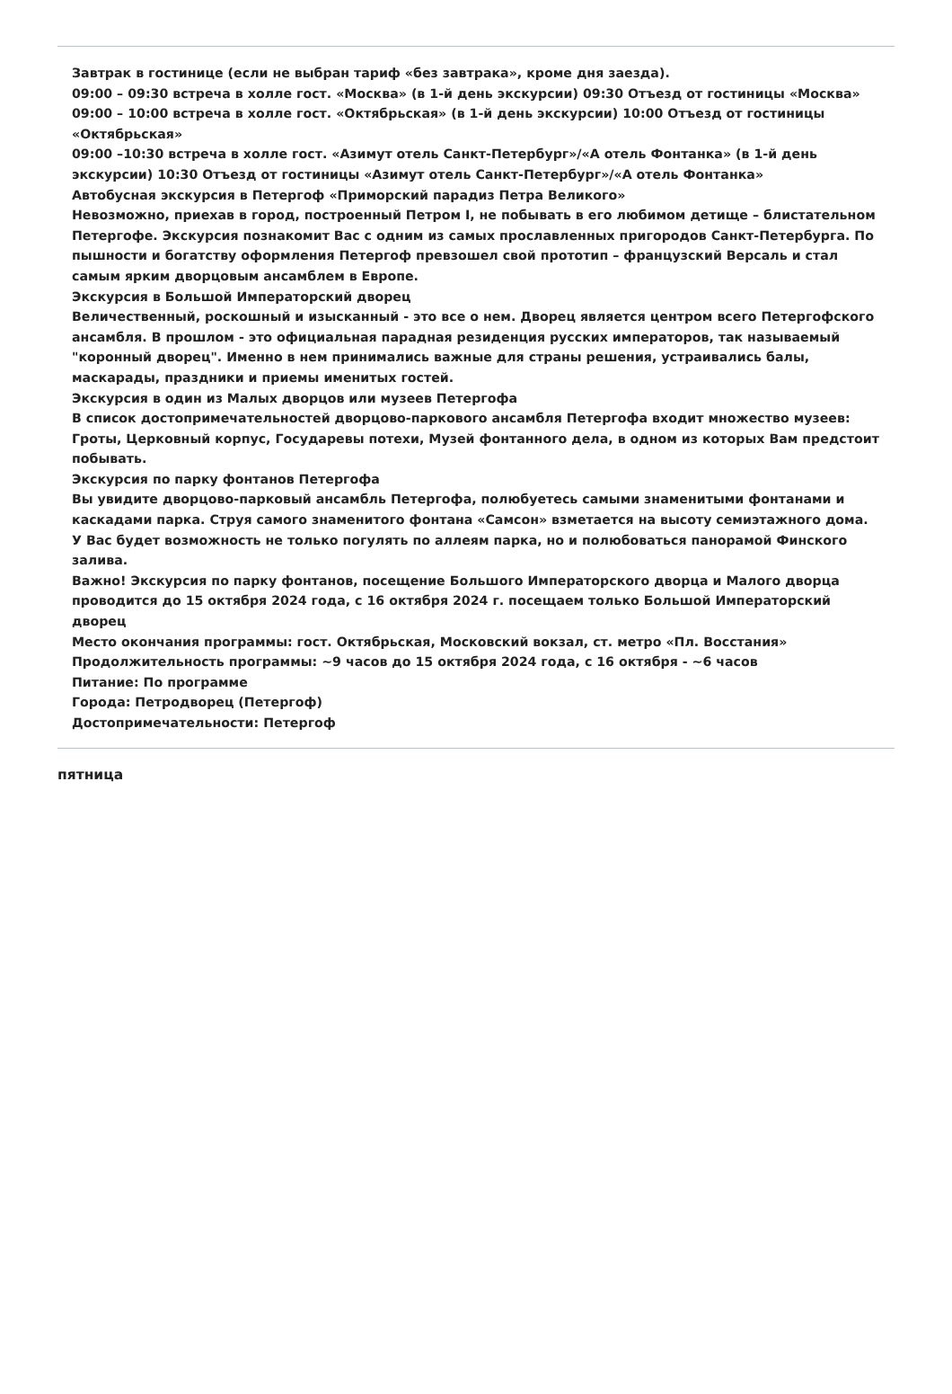Завтрак в гостинице (если не выбран тариф «без завтрака», кроме дня заезда).
09:00 – 09:30 встреча в холле гост. «Москва» (в 1-й день экскурсии) 09:30 Отъезд от гостиницы «Москва»
09:00 – 10:00 встреча в холле гост. «Октябрьская» (в 1-й день экскурсии) 10:00 Отъезд от гостиницы «Октябрьская»
09:00 –10:30 встреча в холле гост. «Азимут отель Санкт-Петербург»/«А отель Фонтанка» (в 1-й день экскурсии) 10:30 Отъезд от гостиницы «Азимут отель Санкт-Петербург»/«А отель Фонтанка»
Автобусная экскурсия в Петергоф «Приморский парадиз Петра Великого»
Невозможно, приехав в город, построенный Петром I, не побывать в его любимом детище – блистательном Петергофе. Экскурсия познакомит Вас с одним из самых прославленных пригородов Санкт-Петербурга. По пышности и богатству оформления Петергоф превзошел свой прототип – французский Версаль и стал самым ярким дворцовым ансамблем в Европе.
Экскурсия в Большой Императорский дворец
Величественный, роскошный и изысканный - это все о нем. Дворец является центром всего Петергофского ансамбля. В прошлом - это официальная парадная резиденция русских императоров, так называемый "коронный дворец". Именно в нем принимались важные для страны решения, устраивались балы, маскарады, праздники и приемы именитых гостей.
Экскурсия в один из Малых дворцов или музеев Петергофа
В список достопримечательностей дворцово-паркового ансамбля Петергофа входит множество музеев: Гроты, Церковный корпус, Государевы потехи, Музей фонтанного дела, в одном из которых Вам предстоит побывать.
Экскурсия по парку фонтанов Петергофа
Вы увидите дворцово-парковый ансамбль Петергофа, полюбуетесь самыми знаменитыми фонтанами и каскадами парка. Струя самого знаменитого фонтана «Самсон» взметается на высоту семиэтажного дома. У Вас будет возможность не только погулять по аллеям парка, но и полюбоваться панорамой Финского залива.
Важно! Экскурсия по парку фонтанов, посещение Большого Императорского дворца и Малого дворца проводится до 15 октября 2024 года, с 16 октября 2024 г. посещаем только Большой Императорский дворец
Место окончания программы: гост. Октябрьская, Московский вокзал, ст. метро «Пл. Восстания»
Продолжительность программы: ~9 часов до 15 октября 2024 года, с 16 октября - ~6 часов
Питание: По программе
Города: Петродворец (Петергоф)
Достопримечательности: Петергоф
пятница